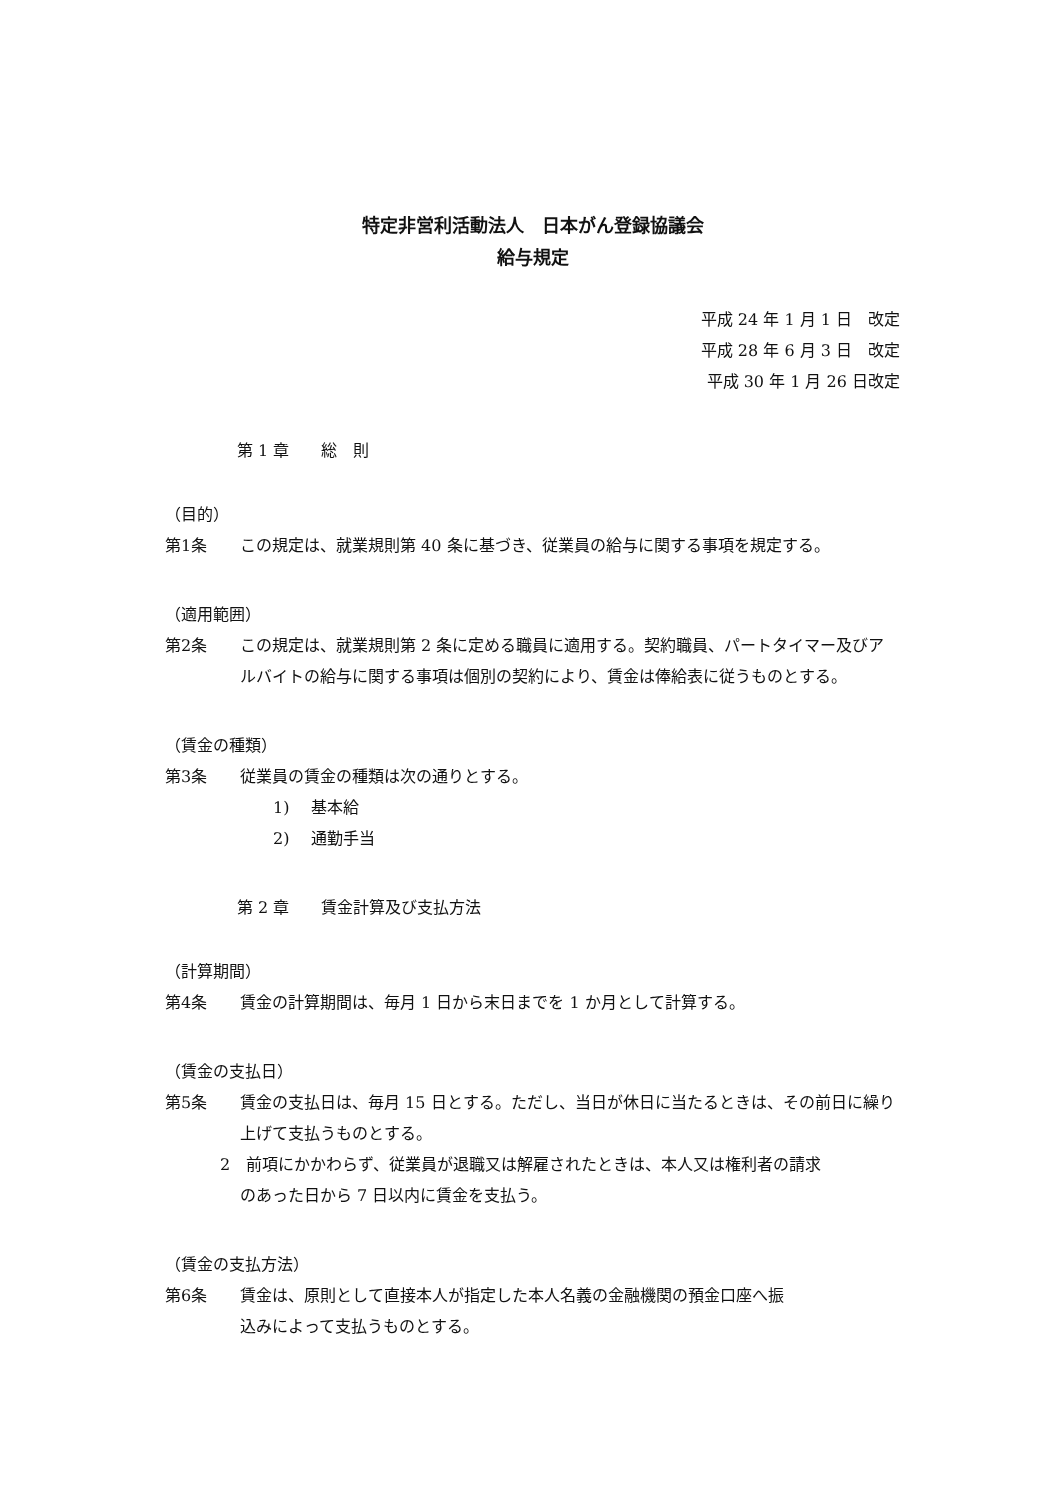特定非営利活動法人　日本がん登録協議会
給与規定
平成 24 年 1 月 1 日　改定
平成 28 年 6 月 3 日　改定
平成 30 年 1 月 26 日改定
第 1 章　　総　則
（目的）
第1条 この規定は、就業規則第 40 条に基づき、従業員の給与に関する事項を規定する。
（適用範囲）
第2条 この規定は、就業規則第 2 条に定める職員に適用する。契約職員、パートタイマー及びアルバイトの給与に関する事項は個別の契約により、賃金は俸給表に従うものとする。
（賃金の種類）
第3条 従業員の賃金の種類は次の通りとする。
1)　 基本給
2)　 通勤手当
第 2 章　　賃金計算及び支払方法
（計算期間）
第4条 賃金の計算期間は、毎月 1 日から末日までを 1 か月として計算する。
（賃金の支払日）
第5条 賃金の支払日は、毎月 15 日とする。ただし、当日が休日に当たるときは、その前日に繰り上げて支払うものとする。
2　前項にかかわらず、従業員が退職又は解雇されたときは、本人又は権利者の請求
のあった日から 7 日以内に賃金を支払う。
（賃金の支払方法）
第6条 賃金は、原則として直接本人が指定した本人名義の金融機関の預金口座へ振
込みによって支払うものとする。